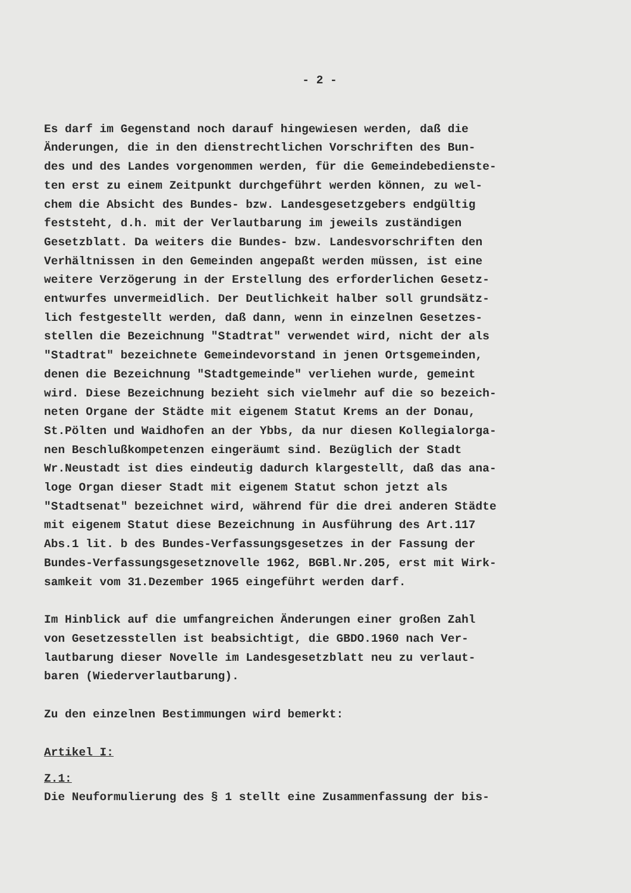- 2 -
Es darf im Gegenstand noch darauf hingewiesen werden, daß die Änderungen, die in den dienstrechtlichen Vorschriften des Bun- des und des Landes vorgenommen werden, für die Gemeindebedienste- ten erst zu einem Zeitpunkt durchgeführt werden können, zu wel- chem die Absicht des Bundes- bzw. Landesgesetzgebers endgültig feststeht, d.h. mit der Verlautbarung im jeweils zuständigen Gesetzblatt. Da weiters die Bundes- bzw. Landesvorschriften den Verhältnissen in den Gemeinden angepaßt werden müssen, ist eine weitere Verzögerung in der Erstellung des erforderlichen Gesetz- entwurfes unvermeidlich. Der Deutlichkeit halber soll grundsätz- lich festgestellt werden, daß dann, wenn in einzelnen Gesetzes- stellen die Bezeichnung "Stadtrat" verwendet wird, nicht der als "Stadtrat" bezeichnete Gemeindevorstand in jenen Ortsgemeinden, denen die Bezeichnung "Stadtgemeinde" verliehen wurde, gemeint wird. Diese Bezeichnung bezieht sich vielmehr auf die so bezeich- neten Organe der Städte mit eigenem Statut Krems an der Donau, St.Pölten und Waidhofen an der Ybbs, da nur diesen Kollegialorga- nen Beschlußkompetenzen eingeräumt sind. Bezüglich der Stadt Wr.Neustadt ist dies eindeutig dadurch klargestellt, daß das ana- loge Organ dieser Stadt mit eigenem Statut schon jetzt als "Stadtsenat" bezeichnet wird, während für die drei anderen Städte mit eigenem Statut diese Bezeichnung in Ausführung des Art.117 Abs.1 lit. b des Bundes-Verfassungsgesetzes in der Fassung der Bundes-Verfassungsgesetznovelle 1962, BGBl.Nr.205, erst mit Wirk- samkeit vom 31.Dezember 1965 eingeführt werden darf.
Im Hinblick auf die umfangreichen Änderungen einer großen Zahl von Gesetzesstellen ist beabsichtigt, die GBDO.1960 nach Ver- lautbarung dieser Novelle im Landesgesetzblatt neu zu verlaut- baren (Wiederverlautbarung).
Zu den einzelnen Bestimmungen wird bemerkt:
Artikel I:
Z.1:
Die Neuformulierung des § 1 stellt eine Zusammenfassung der bis-